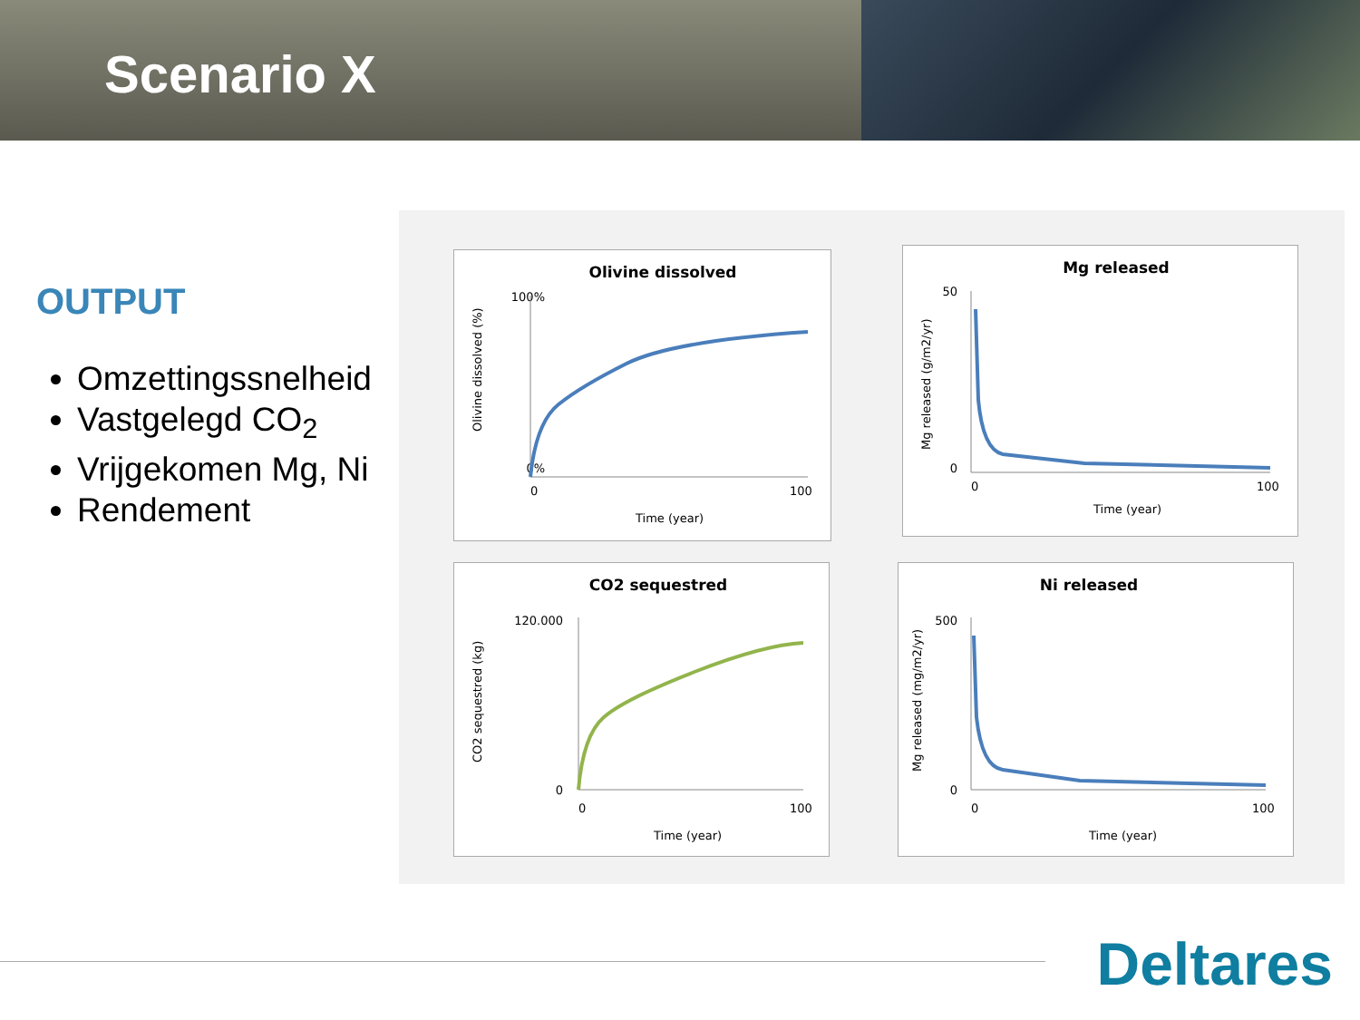Scenario X
OUTPUT
Omzettingssnelheid
Vastgelegd CO<sub>2</sub>
Vrijgekomen Mg, Ni
Rendement
Olivine dissolved
100%
0%
0
100
Time (year)
Olivine dissolved (%)
Mg released
50
0
0
100
Time (year)
Mg released (g/m2/yr)
CO2 sequestred
120.000
0
0
100
Time (year)
CO2 sequestred (kg)
Ni released
500
0
0
100
Time (year)
Mg released (mg/m2/yr)
Deltares